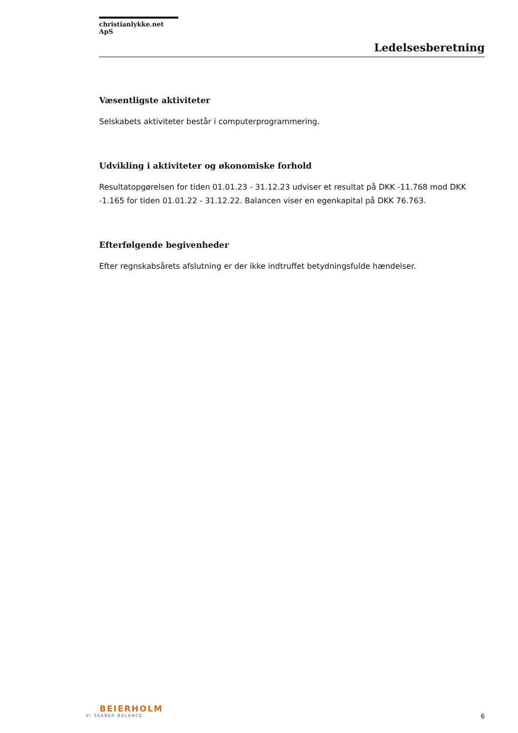christianlykke.net ApS
Ledelsesberetning
Væsentligste aktiviteter
Selskabets aktiviteter består i computerprogrammering.
Udvikling i aktiviteter og økonomiske forhold
Resultatopgørelsen for tiden 01.01.23 - 31.12.23 udviser et resultat på DKK -11.768 mod DKK -1.165 for tiden 01.01.22 - 31.12.22. Balancen viser en egenkapital på DKK 76.763.
Efterfølgende begivenheder
Efter regnskabsårets afslutning er der ikke indtruffet betydningsfulde hændelser.
BEIERHOLM
VI SKABER BALANCE
6